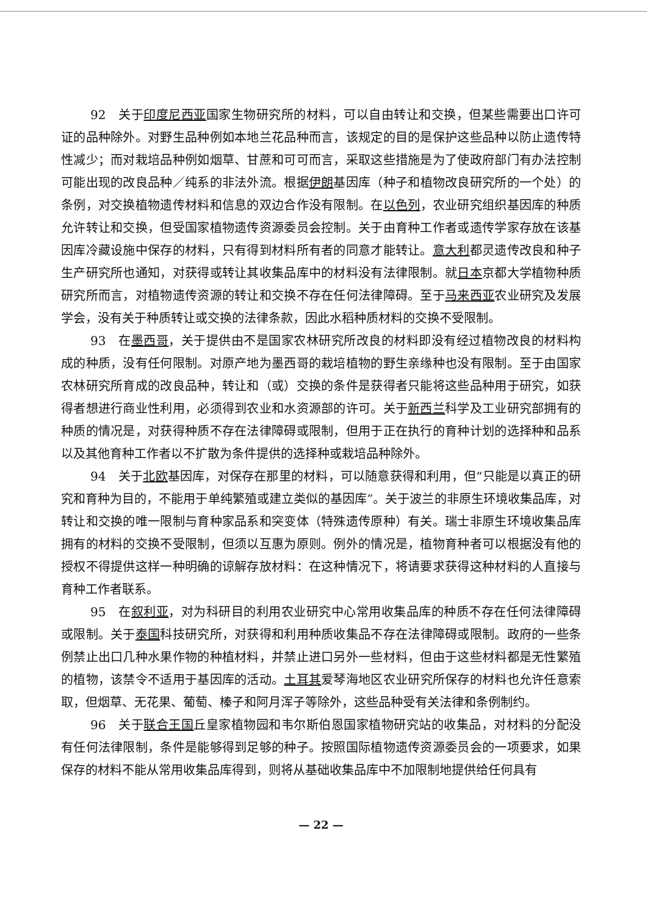92　关于印度尼西亚国家生物研究所的材料，可以自由转让和交换，但某些需要出口许可证的品种除外。对野生品种例如本地兰花品种而言，该规定的目的是保护这些品种以防止遗传特性减少；而对栽培品种例如烟草、甘蔗和可可而言，采取这些措施是为了使政府部门有办法控制可能出现的改良品种／纯系的非法外流。根据伊朗基因库（种子和植物改良研究所的一个处）的条例，对交换植物遗传材料和信息的双边合作没有限制。在以色列，农业研究组织基因库的种质允许转让和交换，但受国家植物遗传资源委员会控制。关于由育种工作者或遗传学家存放在该基因库冷藏设施中保存的材料，只有得到材料所有者的同意才能转让。意大利都灵遗传改良和种子生产研究所也通知，对获得或转让其收集品库中的材料没有法律限制。就日本京都大学植物种质研究所而言，对植物遗传资源的转让和交换不存在任何法律障碍。至于马来西亚农业研究及发展学会，没有关于种质转让或交换的法律条款，因此水稻种质材料的交换不受限制。
93　在墨西哥，关于提供由不是国家农林研究所改良的材料即没有经过植物改良的材料构成的种质，没有任何限制。对原产地为墨西哥的栽培植物的野生亲缘种也没有限制。至于由国家农林研究所育成的改良品种，转让和（或）交换的条件是获得者只能将这些品种用于研究，如获得者想进行商业性利用，必须得到农业和水资源部的许可。关于新西兰科学及工业研究部拥有的种质的情况是，对获得种质不存在法律障碍或限制，但用于正在执行的育种计划的选择种和品系以及其他育种工作者以不扩散为条件提供的选择种或栽培品种除外。
94　关于北欧基因库，对保存在那里的材料，可以随意获得和利用，但“只能是以真正的研究和育种为目的，不能用于单纯繁殖或建立类似的基因库”。关于波兰的非原生环境收集品库，对转让和交换的唯一限制与育种家品系和突变体（特殊遗传原种）有关。瑞士非原生环境收集品库拥有的材料的交换不受限制，但须以互惠为原则。例外的情况是，植物育种者可以根据没有他的授权不得提供这样一种明确的谅解存放材料：在这种情况下，将请要求获得这种材料的人直接与育种工作者联系。
95　在叙利亚，对为科研目的利用农业研究中心常用收集品库的种质不存在任何法律障碍或限制。关于泰国科技研究所，对获得和利用种质收集品不存在法律障碍或限制。政府的一些条例禁止出口几种水果作物的种植材料，并禁止进口另外一些材料，但由于这些材料都是无性繁殖的植物，该禁令不适用于基因库的活动。土耳其爱琴海地区农业研究所保存的材料也允许任意索取，但烟草、无花果、葡萄、榛子和阿月浑子等除外，这些品种受有关法律和条例制约。
96　关于联合王国丘皇家植物园和韦尔斯伯恩国家植物研究站的收集品，对材料的分配没有任何法律限制，条件是能够得到足够的种子。按照国际植物遗传资源委员会的一项要求，如果保存的材料不能从常用收集品库得到，则将从基础收集品库中不加限制地提供给任何具有
— 22 —